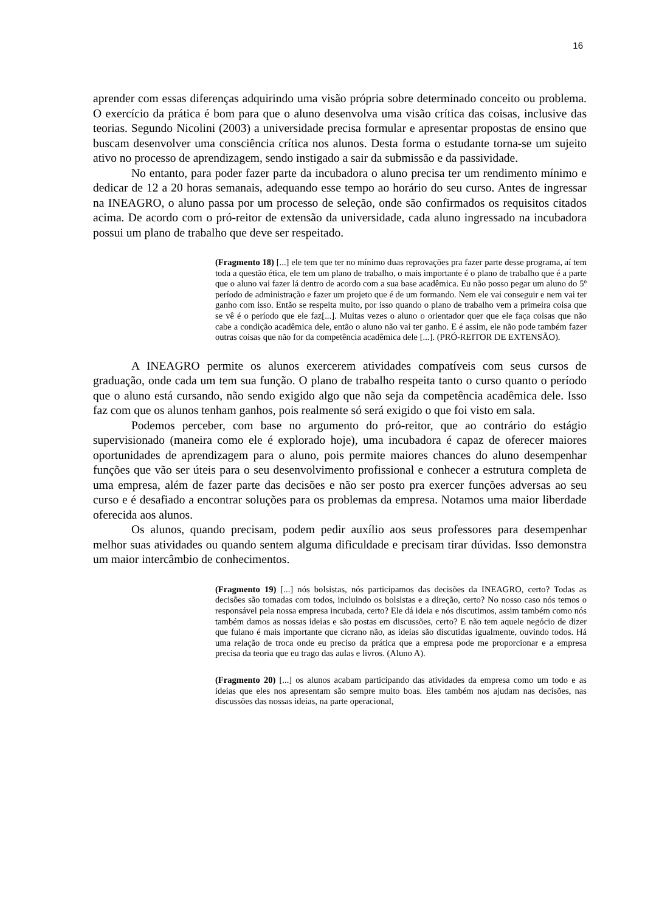16
aprender com essas diferenças adquirindo uma visão própria sobre determinado conceito ou problema. O exercício da prática é bom para que o aluno desenvolva uma visão crítica das coisas, inclusive das teorias. Segundo Nicolini (2003) a universidade precisa formular e apresentar propostas de ensino que buscam desenvolver uma consciência crítica nos alunos. Desta forma o estudante torna-se um sujeito ativo no processo de aprendizagem, sendo instigado a sair da submissão e da passividade.
No entanto, para poder fazer parte da incubadora o aluno precisa ter um rendimento mínimo e dedicar de 12 a 20 horas semanais, adequando esse tempo ao horário do seu curso. Antes de ingressar na INEAGRO, o aluno passa por um processo de seleção, onde são confirmados os requisitos citados acima. De acordo com o pró-reitor de extensão da universidade, cada aluno ingressado na incubadora possui um plano de trabalho que deve ser respeitado.
(Fragmento 18) [...] ele tem que ter no mínimo duas reprovações pra fazer parte desse programa, aí tem toda a questão ética, ele tem um plano de trabalho, o mais importante é o plano de trabalho que é a parte que o aluno vai fazer lá dentro de acordo com a sua base acadêmica. Eu não posso pegar um aluno do 5º período de administração e fazer um projeto que é de um formando. Nem ele vai conseguir e nem vai ter ganho com isso. Então se respeita muito, por isso quando o plano de trabalho vem a primeira coisa que se vê é o período que ele faz[...]. Muitas vezes o aluno o orientador quer que ele faça coisas que não cabe a condição acadêmica dele, então o aluno não vai ter ganho. E é assim, ele não pode também fazer outras coisas que não for da competência acadêmica dele [...]. (PRÓ-REITOR DE EXTENSÃO).
A INEAGRO permite os alunos exercerem atividades compatíveis com seus cursos de graduação, onde cada um tem sua função. O plano de trabalho respeita tanto o curso quanto o período que o aluno está cursando, não sendo exigido algo que não seja da competência acadêmica dele. Isso faz com que os alunos tenham ganhos, pois realmente só será exigido o que foi visto em sala.
Podemos perceber, com base no argumento do pró-reitor, que ao contrário do estágio supervisionado (maneira como ele é explorado hoje), uma incubadora é capaz de oferecer maiores oportunidades de aprendizagem para o aluno, pois permite maiores chances do aluno desempenhar funções que vão ser úteis para o seu desenvolvimento profissional e conhecer a estrutura completa de uma empresa, além de fazer parte das decisões e não ser posto pra exercer funções adversas ao seu curso e é desafiado a encontrar soluções para os problemas da empresa. Notamos uma maior liberdade oferecida aos alunos.
Os alunos, quando precisam, podem pedir auxílio aos seus professores para desempenhar melhor suas atividades ou quando sentem alguma dificuldade e precisam tirar dúvidas. Isso demonstra um maior intercâmbio de conhecimentos.
(Fragmento 19) [...] nós bolsistas, nós participamos das decisões da INEAGRO, certo? Todas as decisões são tomadas com todos, incluindo os bolsistas e a direção, certo? No nosso caso nós temos o responsável pela nossa empresa incubada, certo? Ele dá ideia e nós discutimos, assim também como nós também damos as nossas ideias e são postas em discussões, certo? E não tem aquele negócio de dizer que fulano é mais importante que cicrano não, as ideias são discutidas igualmente, ouvindo todos. Há uma relação de troca onde eu preciso da prática que a empresa pode me proporcionar e a empresa precisa da teoria que eu trago das aulas e livros. (Aluno A).
(Fragmento 20) [...] os alunos acabam participando das atividades da empresa como um todo e as ideias que eles nos apresentam são sempre muito boas. Eles também nos ajudam nas decisões, nas discussões das nossas ideias, na parte operacional,